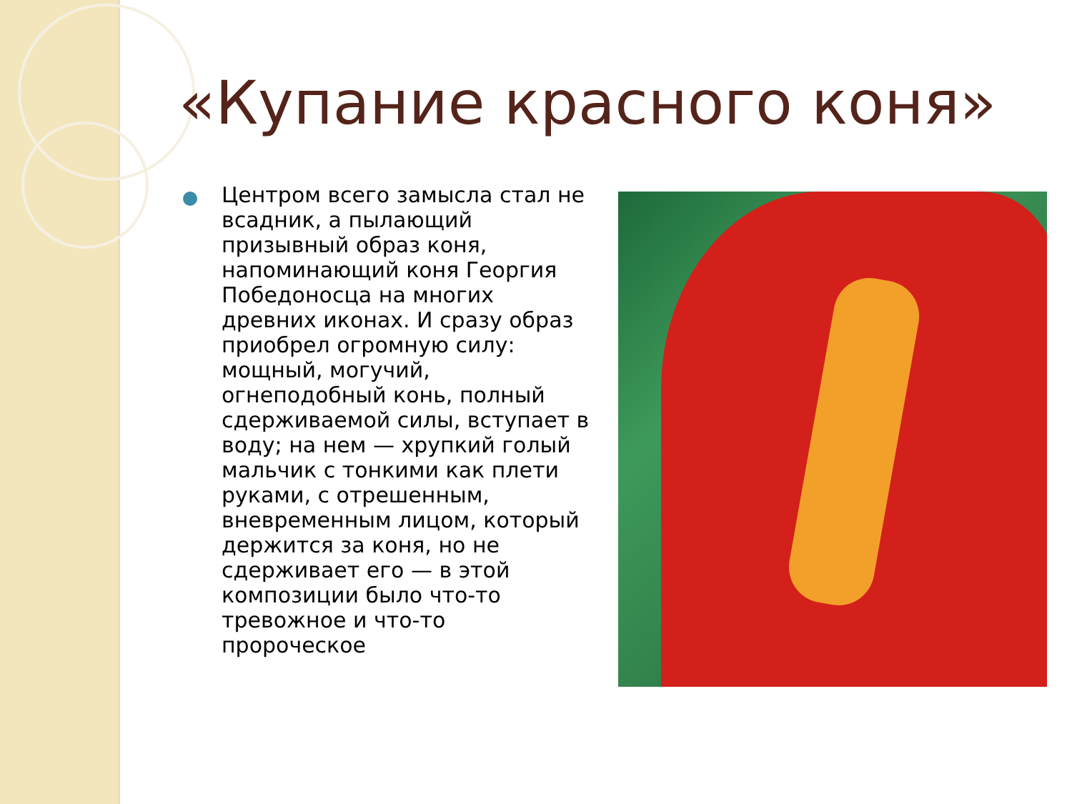«Купание красного коня»
Центром всего замысла стал не всадник, а пылающий призывный образ коня, напоминающий коня Георгия Победоносца на многих древних иконах. И сразу образ приобрел огромную силу: мощный, могучий, огнеподобный конь, полный сдерживаемой силы, вступает в воду; на нем — хрупкий голый мальчик с тонкими как плети руками, с отрешенным, вневременным лицом, который держится за коня, но не сдерживает его — в этой композиции было что-то тревожное и что-то пророческое